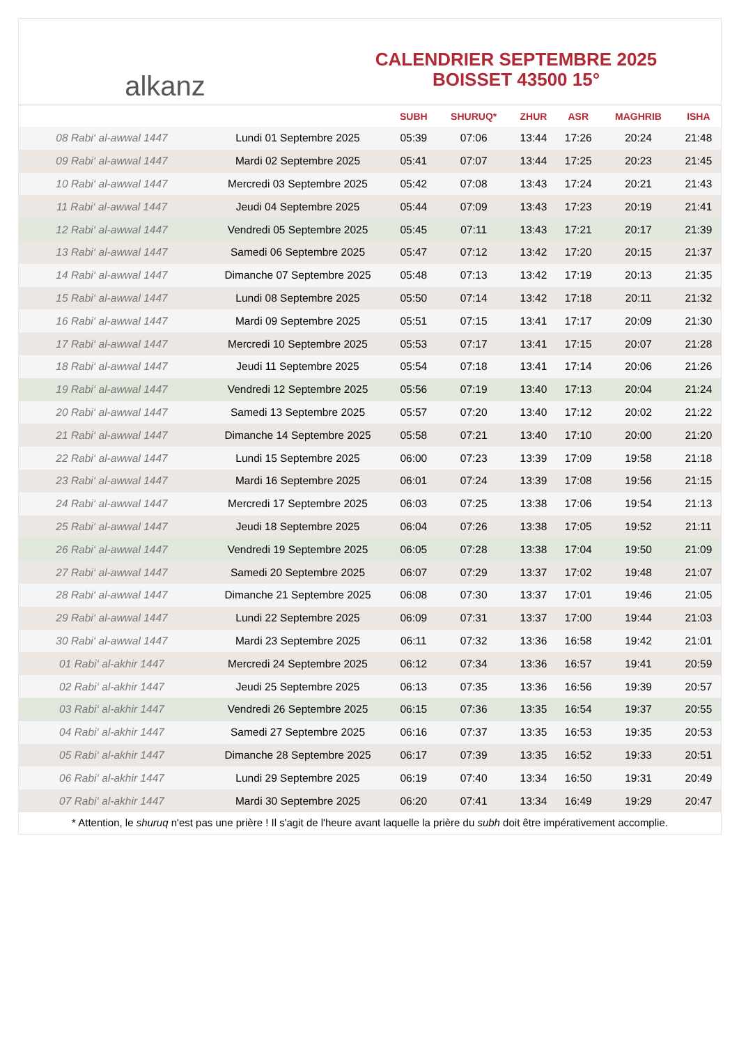alkanz
CALENDRIER SEPTEMBRE 2025
BOISSET 43500 15°
| | | SUBH | SHURUQ* | ZHUR | ASR | MAGHRIB | ISHA |
| --- | --- | --- | --- | --- | --- | --- | --- |
| 08 Rabi‘ al-awwal 1447 | Lundi 01 Septembre 2025 | 05:39 | 07:06 | 13:44 | 17:26 | 20:24 | 21:48 |
| 09 Rabi‘ al-awwal 1447 | Mardi 02 Septembre 2025 | 05:41 | 07:07 | 13:44 | 17:25 | 20:23 | 21:45 |
| 10 Rabi‘ al-awwal 1447 | Mercredi 03 Septembre 2025 | 05:42 | 07:08 | 13:43 | 17:24 | 20:21 | 21:43 |
| 11 Rabi‘ al-awwal 1447 | Jeudi 04 Septembre 2025 | 05:44 | 07:09 | 13:43 | 17:23 | 20:19 | 21:41 |
| 12 Rabi‘ al-awwal 1447 | Vendredi 05 Septembre 2025 | 05:45 | 07:11 | 13:43 | 17:21 | 20:17 | 21:39 |
| 13 Rabi‘ al-awwal 1447 | Samedi 06 Septembre 2025 | 05:47 | 07:12 | 13:42 | 17:20 | 20:15 | 21:37 |
| 14 Rabi‘ al-awwal 1447 | Dimanche 07 Septembre 2025 | 05:48 | 07:13 | 13:42 | 17:19 | 20:13 | 21:35 |
| 15 Rabi‘ al-awwal 1447 | Lundi 08 Septembre 2025 | 05:50 | 07:14 | 13:42 | 17:18 | 20:11 | 21:32 |
| 16 Rabi‘ al-awwal 1447 | Mardi 09 Septembre 2025 | 05:51 | 07:15 | 13:41 | 17:17 | 20:09 | 21:30 |
| 17 Rabi‘ al-awwal 1447 | Mercredi 10 Septembre 2025 | 05:53 | 07:17 | 13:41 | 17:15 | 20:07 | 21:28 |
| 18 Rabi‘ al-awwal 1447 | Jeudi 11 Septembre 2025 | 05:54 | 07:18 | 13:41 | 17:14 | 20:06 | 21:26 |
| 19 Rabi‘ al-awwal 1447 | Vendredi 12 Septembre 2025 | 05:56 | 07:19 | 13:40 | 17:13 | 20:04 | 21:24 |
| 20 Rabi‘ al-awwal 1447 | Samedi 13 Septembre 2025 | 05:57 | 07:20 | 13:40 | 17:12 | 20:02 | 21:22 |
| 21 Rabi‘ al-awwal 1447 | Dimanche 14 Septembre 2025 | 05:58 | 07:21 | 13:40 | 17:10 | 20:00 | 21:20 |
| 22 Rabi‘ al-awwal 1447 | Lundi 15 Septembre 2025 | 06:00 | 07:23 | 13:39 | 17:09 | 19:58 | 21:18 |
| 23 Rabi‘ al-awwal 1447 | Mardi 16 Septembre 2025 | 06:01 | 07:24 | 13:39 | 17:08 | 19:56 | 21:15 |
| 24 Rabi‘ al-awwal 1447 | Mercredi 17 Septembre 2025 | 06:03 | 07:25 | 13:38 | 17:06 | 19:54 | 21:13 |
| 25 Rabi‘ al-awwal 1447 | Jeudi 18 Septembre 2025 | 06:04 | 07:26 | 13:38 | 17:05 | 19:52 | 21:11 |
| 26 Rabi‘ al-awwal 1447 | Vendredi 19 Septembre 2025 | 06:05 | 07:28 | 13:38 | 17:04 | 19:50 | 21:09 |
| 27 Rabi‘ al-awwal 1447 | Samedi 20 Septembre 2025 | 06:07 | 07:29 | 13:37 | 17:02 | 19:48 | 21:07 |
| 28 Rabi‘ al-awwal 1447 | Dimanche 21 Septembre 2025 | 06:08 | 07:30 | 13:37 | 17:01 | 19:46 | 21:05 |
| 29 Rabi‘ al-awwal 1447 | Lundi 22 Septembre 2025 | 06:09 | 07:31 | 13:37 | 17:00 | 19:44 | 21:03 |
| 30 Rabi‘ al-awwal 1447 | Mardi 23 Septembre 2025 | 06:11 | 07:32 | 13:36 | 16:58 | 19:42 | 21:01 |
| 01 Rabi‘ al-akhir 1447 | Mercredi 24 Septembre 2025 | 06:12 | 07:34 | 13:36 | 16:57 | 19:41 | 20:59 |
| 02 Rabi‘ al-akhir 1447 | Jeudi 25 Septembre 2025 | 06:13 | 07:35 | 13:36 | 16:56 | 19:39 | 20:57 |
| 03 Rabi‘ al-akhir 1447 | Vendredi 26 Septembre 2025 | 06:15 | 07:36 | 13:35 | 16:54 | 19:37 | 20:55 |
| 04 Rabi‘ al-akhir 1447 | Samedi 27 Septembre 2025 | 06:16 | 07:37 | 13:35 | 16:53 | 19:35 | 20:53 |
| 05 Rabi‘ al-akhir 1447 | Dimanche 28 Septembre 2025 | 06:17 | 07:39 | 13:35 | 16:52 | 19:33 | 20:51 |
| 06 Rabi‘ al-akhir 1447 | Lundi 29 Septembre 2025 | 06:19 | 07:40 | 13:34 | 16:50 | 19:31 | 20:49 |
| 07 Rabi‘ al-akhir 1447 | Mardi 30 Septembre 2025 | 06:20 | 07:41 | 13:34 | 16:49 | 19:29 | 20:47 |
* Attention, le shuruq n'est pas une prière ! Il s'agit de l'heure avant laquelle la prière du subh doit être impérativement accomplie.